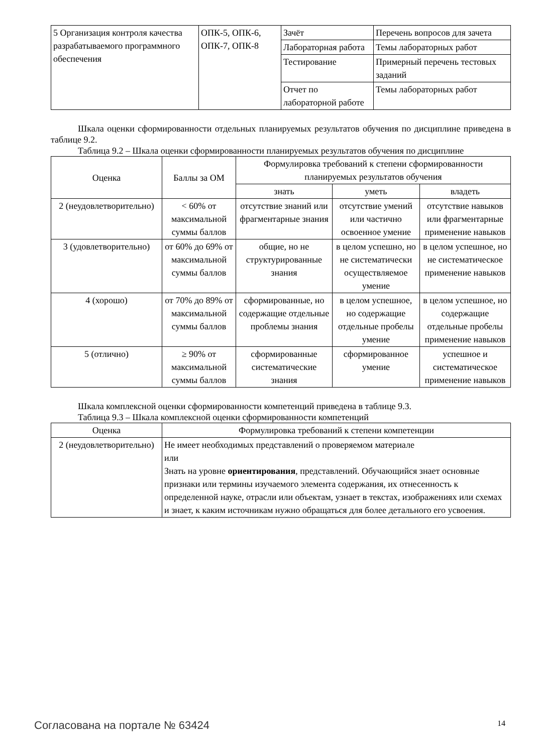| 5 Организация контроля качества разрабатываемого программного обеспечения | ОПК-5, ОПК-6, ОПК-7, ОПК-8 | Зачёт | Перечень вопросов для зачета |
| | | Лабораторная работа | Темы лабораторных работ |
| | | Тестирование | Примерный перечень тестовых заданий |
| | | Отчет по лабораторной работе | Темы лабораторных работ |
Шкала оценки сформированности отдельных планируемых результатов обучения по дисциплине приведена в таблице 9.2.
Таблица 9.2 – Шкала оценки сформированности планируемых результатов обучения по дисциплине
| Оценка | Баллы за ОМ | Формулировка требований к степени сформированности планируемых результатов обучения | | |
| --- | --- | --- | --- | --- |
| | | знать | уметь | владеть |
| 2 (неудовлетворительно) | < 60% от максимальной суммы баллов | отсутствие знаний или фрагментарные знания | отсутствие умений или частично освоенное умение | отсутствие навыков или фрагментарные применение навыков |
| 3 (удовлетворительно) | от 60% до 69% от максимальной суммы баллов | общие, но не структурированные знания | в целом успешно, но не систематически осуществляемое умение | в целом успешное, но не систематическое применение навыков |
| 4 (хорошо) | от 70% до 89% от максимальной суммы баллов | сформированные, но содержащие отдельные проблемы знания | в целом успешное, но содержащие отдельные пробелы умение | в целом успешное, но содержащие отдельные пробелы применение навыков |
| 5 (отлично) | ≥ 90% от максимальной суммы баллов | сформированные систематические знания | сформированное умение | успешное и систематическое применение навыков |
Шкала комплексной оценки сформированности компетенций приведена в таблице 9.3.
Таблица 9.3 – Шкала комплексной оценки сформированности компетенций
| Оценка | Формулировка требований к степени компетенции |
| --- | --- |
| 2 (неудовлетворительно) | Не имеет необходимых представлений о проверяемом материале или Знать на уровне ориентирования , представлений. Обучающийся знает основные признаки или термины изучаемого элемента содержания, их отнесенность к определенной науке, отрасли или объектам, узнает в текстах, изображениях или схемах и знает, к каким источникам нужно обращаться для более детального его усвоения. |
Согласована на портале № 63424 14